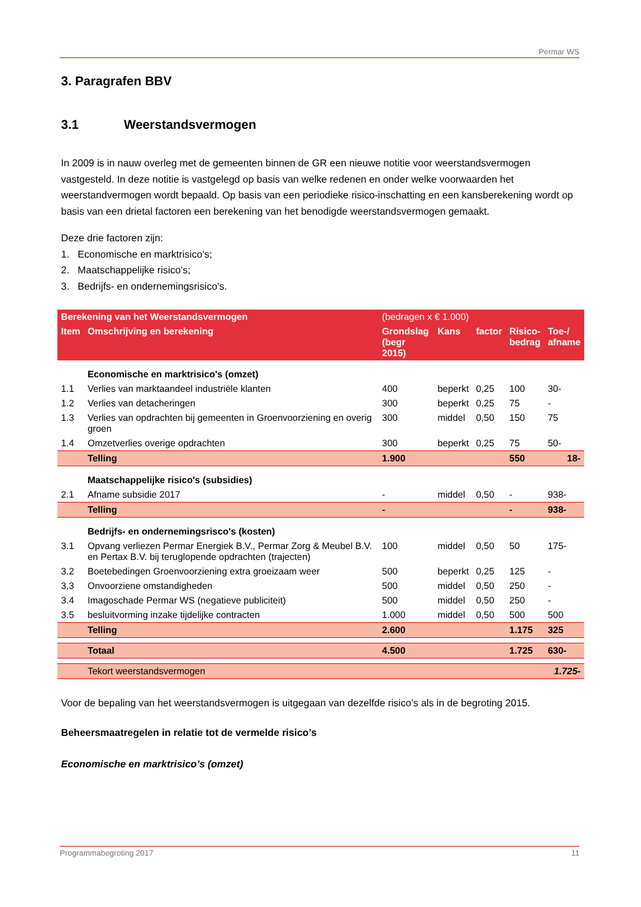Permar WS
3. Paragrafen BBV
3.1 Weerstandsvermogen
In 2009 is in nauw overleg met de gemeenten binnen de GR een nieuwe notitie voor weerstandsvermogen vastgesteld. In deze notitie is vastgelegd op basis van welke redenen en onder welke voorwaarden het weerstandvermogen wordt bepaald. Op basis van een periodieke risico-inschatting en een kansberekening wordt op basis van een drietal factoren een berekening van het benodigde weerstandsvermogen gemaakt.
Deze drie factoren zijn:
1. Economische en marktrisico’s;
2. Maatschappelijke risico’s;
3. Bedrijfs- en ondernemingsrisico’s.
| Berekening van het Weerstandsvermogen | | (bedragen x € 1.000) | | | | |
| Item | Omschrijving en berekening | Grondslag (begr 2015) | Kans | factor | Risico- bedrag | Toe-/ afname |
| | Economische en marktrisico's (omzet) | | | | | |
| 1.1 | Verlies van marktaandeel industriële klanten | 400 | beperkt | 0,25 | 100 | 30- |
| 1.2 | Verlies van detacheringen | 300 | beperkt | 0,25 | 75 | - |
| 1.3 | Verlies van opdrachten bij gemeenten in Groenvoorziening en overig groen | 300 | middel | 0,50 | 150 | 75 |
| 1.4 | Omzetverlies overige opdrachten | 300 | beperkt | 0,25 | 75 | 50- |
| | Telling | 1.900 | | | 550 | 18- |
| | Maatschappelijke risico's (subsidies) | | | | | |
| 2.1 | Afname subsidie 2017 | - | middel | 0,50 | - | 938- |
| | Telling | - | | | - | 938- |
| | Bedrijfs- en ondernemingsrisco's (kosten) | | | | | |
| 3.1 | Opvang verliezen Permar Energiek B.V., Permar Zorg & Meubel B.V. en Pertax B.V. bij teruglopende opdrachten (trajecten) | 100 | middel | 0,50 | 50 | 175- |
| 3.2 | Boetebedingen Groenvoorziening extra groeizaam weer | 500 | beperkt | 0,25 | 125 | - |
| 3,3 | Onvoorziene omstandigheden | 500 | middel | 0,50 | 250 | - |
| 3.4 | Imagoschade Permar WS (negatieve publiciteit) | 500 | middel | 0,50 | 250 | - |
| 3.5 | besluitvorming inzake tijdelijke contracten | 1.000 | middel | 0,50 | 500 | 500 |
| | Telling | 2.600 | | | 1.175 | 325 |
| | Totaal | 4.500 | | | 1.725 | 630- |
| | Tekort weerstandsvermogen | | | | | 1.725- |
Voor de bepaling van het weerstandsvermogen is uitgegaan van dezelfde risico’s als in de begroting 2015.
Beheersmaatregelen in relatie tot de vermelde risico’s
Economische en marktrisico’s (omzet)
Programmabegroting 2017 11